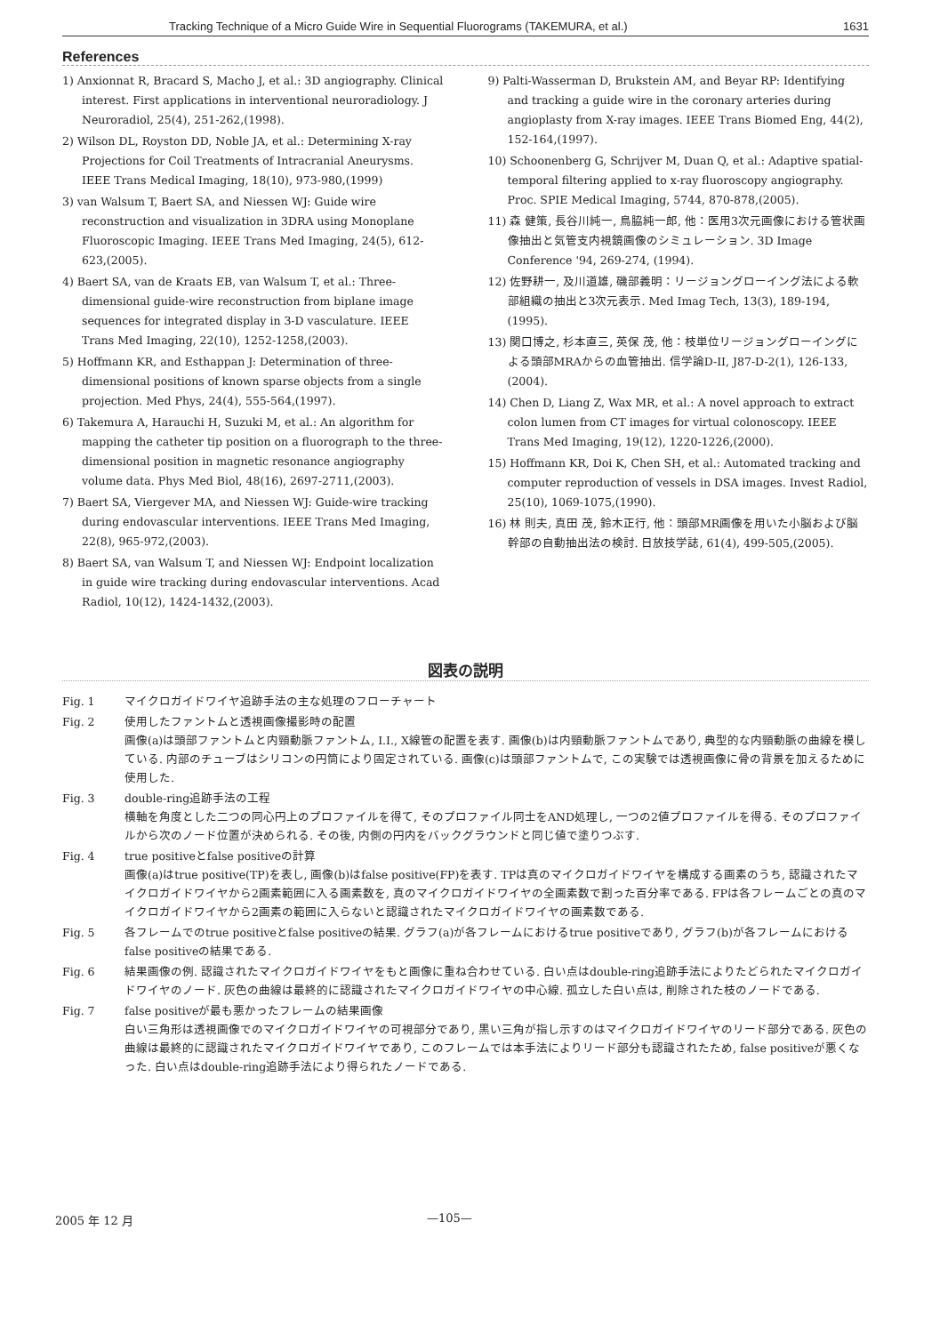Tracking Technique of a Micro Guide Wire in Sequential Fluorograms (TAKEMURA, et al.) 1631
References
1) Anxionnat R, Bracard S, Macho J, et al.: 3D angiography. Clinical interest. First applications in interventional neuroradiology. J Neuroradiol, 25(4), 251-262,(1998).
2) Wilson DL, Royston DD, Noble JA, et al.: Determining X-ray Projections for Coil Treatments of Intracranial Aneurysms. IEEE Trans Medical Imaging, 18(10), 973-980,(1999)
3) van Walsum T, Baert SA, and Niessen WJ: Guide wire reconstruction and visualization in 3DRA using Monoplane Fluoroscopic Imaging. IEEE Trans Med Imaging, 24(5), 612-623,(2005).
4) Baert SA, van de Kraats EB, van Walsum T, et al.: Three-dimensional guide-wire reconstruction from biplane image sequences for integrated display in 3-D vasculature. IEEE Trans Med Imaging, 22(10), 1252-1258,(2003).
5) Hoffmann KR, and Esthappan J: Determination of three-dimensional positions of known sparse objects from a single projection. Med Phys, 24(4), 555-564,(1997).
6) Takemura A, Harauchi H, Suzuki M, et al.: An algorithm for mapping the catheter tip position on a fluorograph to the three-dimensional position in magnetic resonance angiography volume data. Phys Med Biol, 48(16), 2697-2711,(2003).
7) Baert SA, Viergever MA, and Niessen WJ: Guide-wire tracking during endovascular interventions. IEEE Trans Med Imaging, 22(8), 965-972,(2003).
8) Baert SA, van Walsum T, and Niessen WJ: Endpoint localization in guide wire tracking during endovascular interventions. Acad Radiol, 10(12), 1424-1432,(2003).
9) Palti-Wasserman D, Brukstein AM, and Beyar RP: Identifying and tracking a guide wire in the coronary arteries during angioplasty from X-ray images. IEEE Trans Biomed Eng, 44(2), 152-164,(1997).
10) Schoonenberg G, Schrijver M, Duan Q, et al.: Adaptive spatial-temporal filtering applied to x-ray fluoroscopy angiography. Proc. SPIE Medical Imaging, 5744, 870-878,(2005).
11) 森 健策, 長谷川純一, 鳥脇純一郎, 他：医用3次元画像における管状画像抽出と気管支内視鏡画像のシミュレーション. 3D Image Conference '94, 269-274, (1994).
12) 佐野耕一, 及川道雄, 磯部義明：リージョングローイング法による軟部組織の抽出と3次元表示. Med Imag Tech, 13(3), 189-194, (1995).
13) 関口博之, 杉本直三, 英保 茂, 他：枝単位リージョングローイングによる頭部MRAからの血管抽出. 信学論D-II, J87-D-2(1), 126-133,(2004).
14) Chen D, Liang Z, Wax MR, et al.: A novel approach to extract colon lumen from CT images for virtual colonoscopy. IEEE Trans Med Imaging, 19(12), 1220-1226,(2000).
15) Hoffmann KR, Doi K, Chen SH, et al.: Automated tracking and computer reproduction of vessels in DSA images. Invest Radiol, 25(10), 1069-1075,(1990).
16) 林 則夫, 真田 茂, 鈴木正行, 他：頭部MR画像を用いた小脳および脳幹部の自動抽出法の検討. 日放技学誌, 61(4), 499-505,(2005).
図表の説明
Fig. 1 マイクロガイドワイヤ追跡手法の主な処理のフローチャート
Fig. 2 使用したファントムと透視画像撮影時の配置
画像(a)は頭部ファントムと内頸動脈ファントム, I.I., X線管の配置を表す. 画像(b)は内頸動脈ファントムであり, 典型的な内頸動脈の曲線を模している. 内部のチューブはシリコンの円筒により固定されている. 画像(c)は頭部ファントムで, この実験では透視画像に骨の背景を加えるために使用した.
Fig. 3 double-ring追跡手法の工程
横軸を角度とした二つの同心円上のプロファイルを得て, そのプロファイル同士をAND処理し, 一つの2値プロファイルを得る. そのプロファイルから次のノード位置が決められる. その後, 内側の円内をバックグラウンドと同じ値で塗りつぶす.
Fig. 4 true positiveとfalse positiveの計算
画像(a)はtrue positive(TP)を表し, 画像(b)はfalse positive(FP)を表す. TPは真のマイクロガイドワイヤを構成する画素のうち, 認識されたマイクロガイドワイヤから2画素範囲に入る画素数を, 真のマイクロガイドワイヤの全画素数で割った百分率である. FPは各フレームごとの真のマイクロガイドワイヤから2画素の範囲に入らないと認識されたマイクロガイドワイヤの画素数である.
Fig. 5 各フレームでのtrue positiveとfalse positiveの結果. グラフ(a)が各フレームにおけるtrue positiveであり, グラフ(b)が各フレームにおけるfalse positiveの結果である.
Fig. 6 結果画像の例. 認識されたマイクロガイドワイヤをもと画像に重ね合わせている. 白い点はdouble-ring追跡手法によりたどられたマイクロガイドワイヤのノード. 灰色の曲線は最終的に認識されたマイクロガイドワイヤの中心線. 孤立した白い点は, 削除された枝のノードである.
Fig. 7 false positiveが最も悪かったフレームの結果画像
白い三角形は透視画像でのマイクロガイドワイヤの可視部分であり, 黒い三角が指し示すのはマイクロガイドワイヤのリード部分である. 灰色の曲線は最終的に認識されたマイクロガイドワイヤであり, このフレームでは本手法によりリード部分も認識されたため, false positiveが悪くなった. 白い点はdouble-ring追跡手法により得られたノードである.
2005 年 12 月 —105—